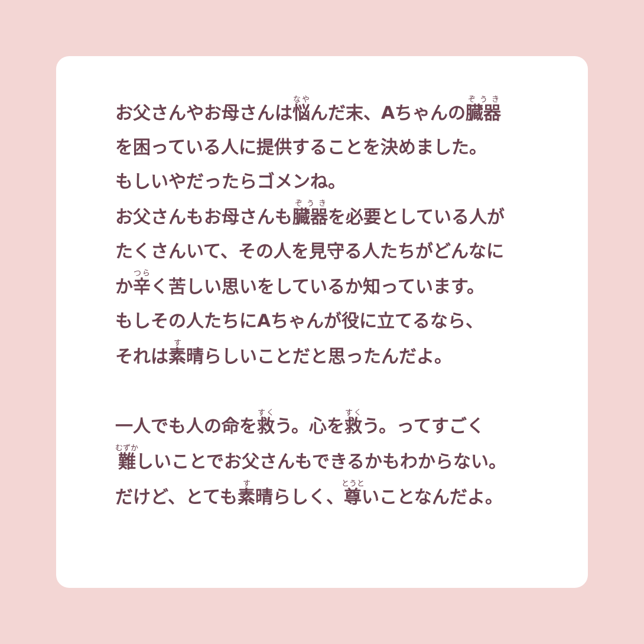お父さんやお母さんは悩んだ末、Aちゃんの臓器
を困っている人に提供することを決めました。
もしいやだったらゴメンね。
お父さんもお母さんも臓器を必要としている人が
たくさんいて、その人を見守る人たちがどんなに
か辛く苦しい思いをしているか知っています。
もしその人たちにAちゃんが役に立てるなら、
それは素晴らしいことだと思ったんだよ。
一人でも人の命を救う。心を救う。ってすごく
難しいことでお父さんもできるかもわからない。
だけど、とても素晴らしく、尊いことなんだよ。